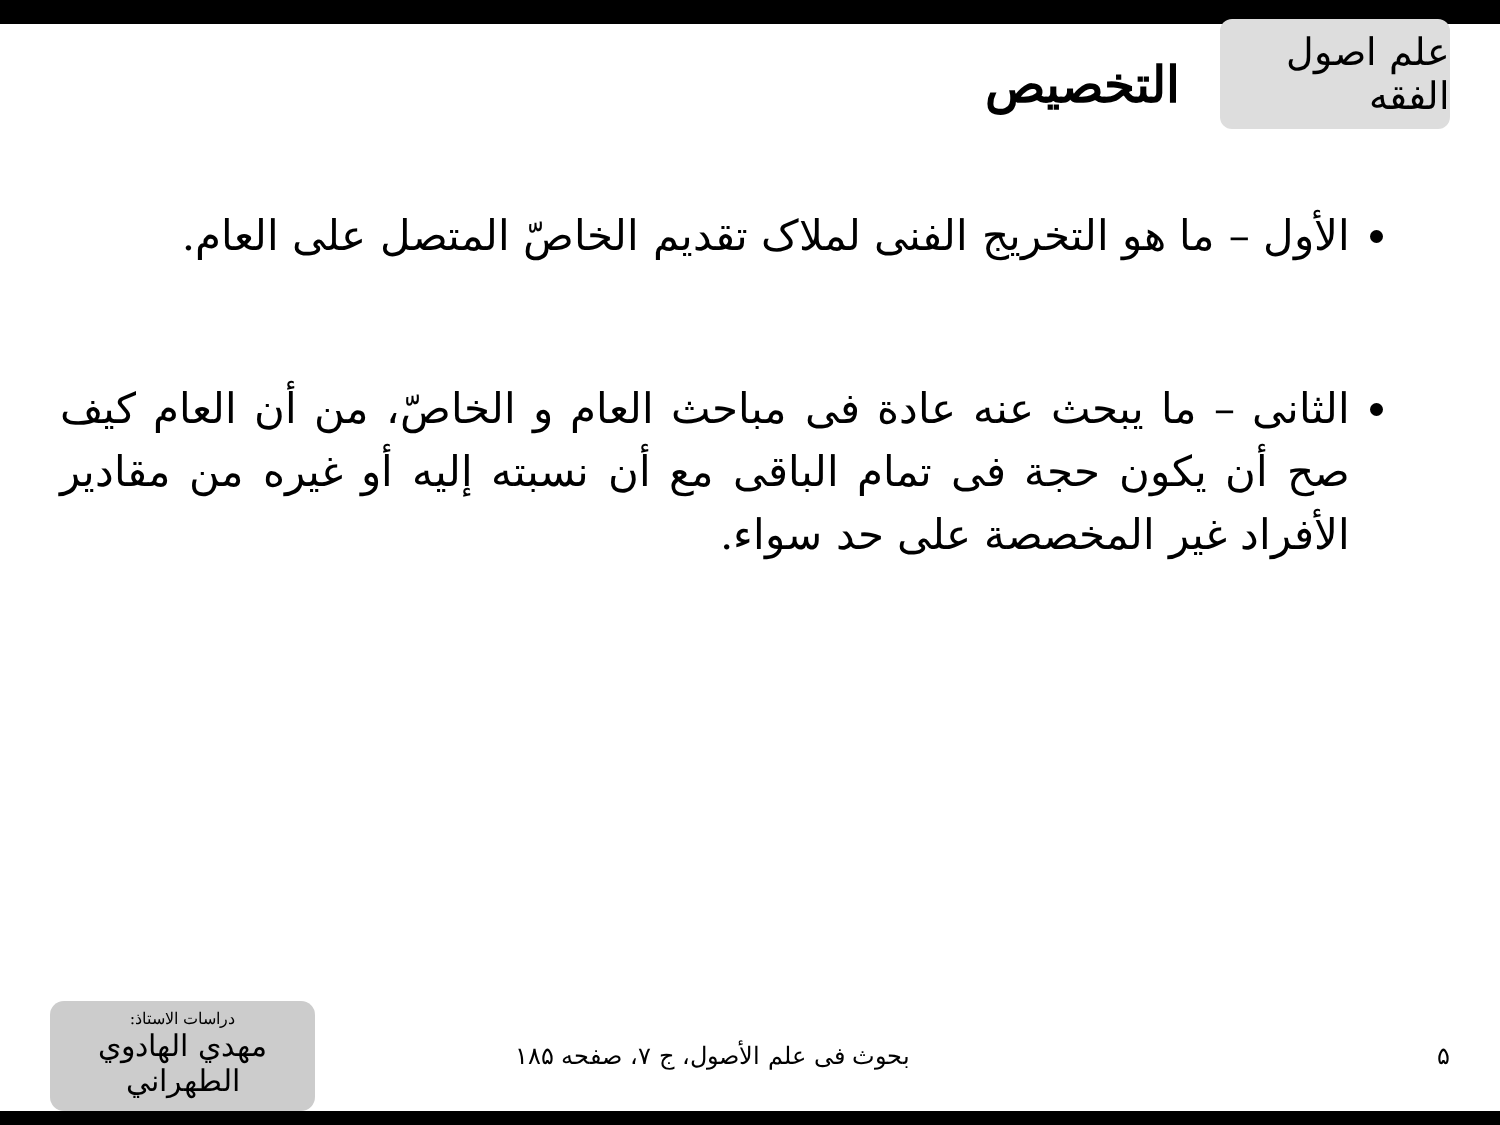علم اصول الفقه
التخصيص
الأول – ما هو التخريج الفنی لملاک تقديم الخاصّ المتصل على العام.
الثانی – ما يبحث عنه عادة فی مباحث العام و الخاصّ، من أن العام كيف صح أن يكون حجة فی تمام الباقی مع أن نسبته إليه أو غيره من مقادير الأفراد غير المخصصة على حد سواء.
۵
بحوث فی علم الأصول، ج ۷، صفحه ۱۸۵
دراسات الاستاذ:
مهدي الهادوي الطهراني